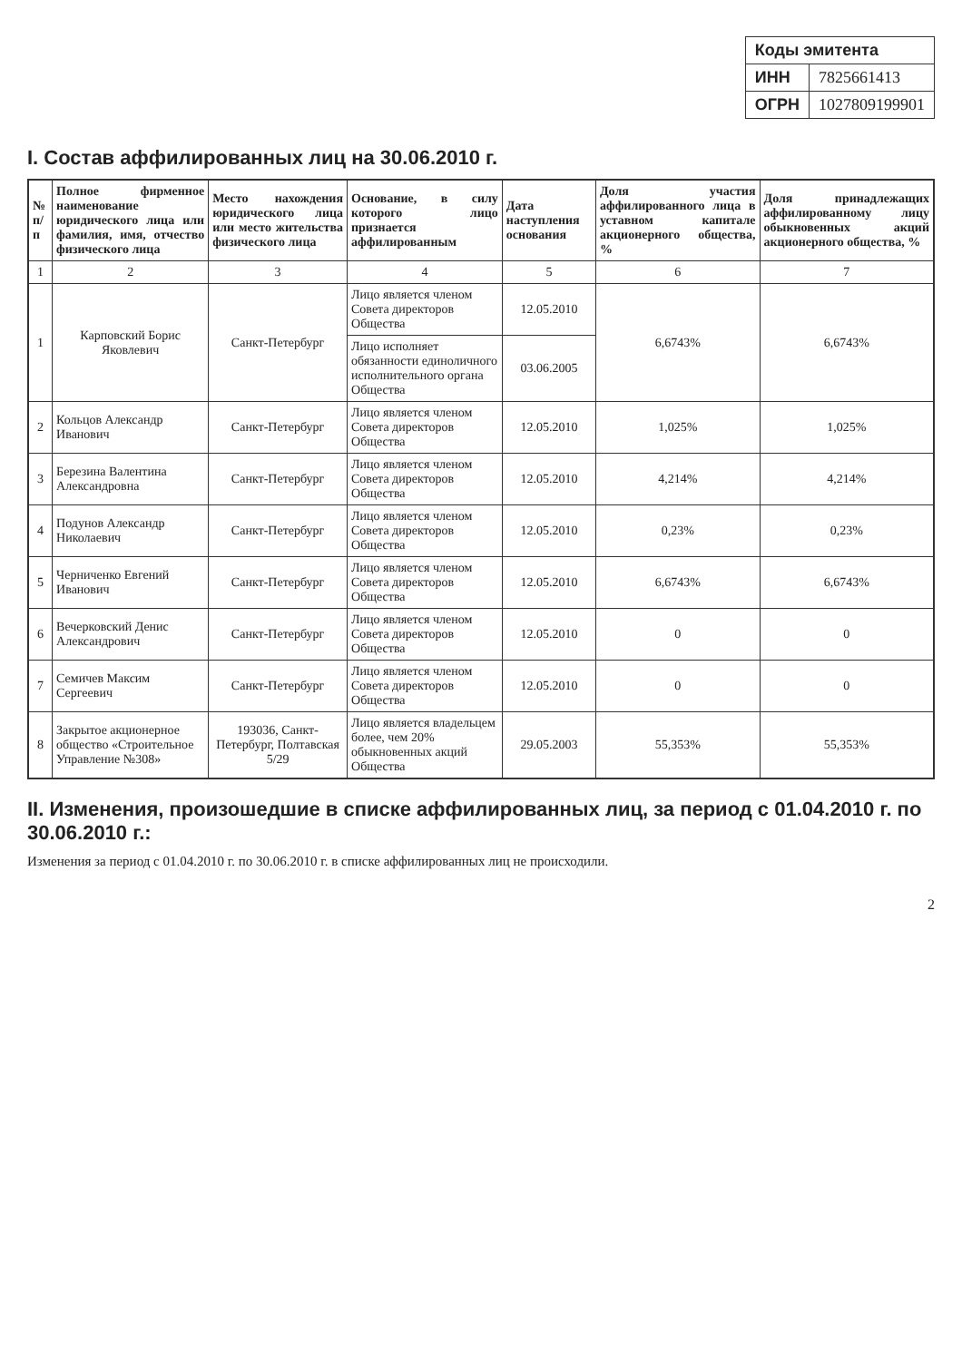| Коды эмитента | |
| --- | --- |
| ИНН | 7825661413 |
| ОГРН | 1027809199901 |
I. Состав аффилированных лиц на 30.06.2010 г.
| № п/п | Полное фирменное наименование юридического лица или фамилия, имя, отчество физического лица | Место нахождения юридического лица или место жительства физического лица | Основание, в силу которого лицо признается аффилированным | Дата наступления основания | Доля участия аффилированного лица в уставном капитале акционерного общества, % | Доля принадлежащих аффилированному лицу обыкновенных акций акционерного общества, % |
| --- | --- | --- | --- | --- | --- | --- |
| 1 | 2 | 3 | 4 | 5 | 6 | 7 |
| 1 | Карповский Борис Яковлевич | Санкт-Петербург | Лицо является членом Совета директоров Общества | 12.05.2010 | 6,6743% | 6,6743% |
| | | | Лицо исполняет обязанности единоличного исполнительного органа Общества | 03.06.2005 | | |
| 2 | Кольцов Александр Иванович | Санкт-Петербург | Лицо является членом Совета директоров Общества | 12.05.2010 | 1,025% | 1,025% |
| 3 | Березина Валентина Александровна | Санкт-Петербург | Лицо является членом Совета директоров Общества | 12.05.2010 | 4,214% | 4,214% |
| 4 | Подунов Александр Николаевич | Санкт-Петербург | Лицо является членом Совета директоров Общества | 12.05.2010 | 0,23% | 0,23% |
| 5 | Черниченко Евгений Иванович | Санкт-Петербург | Лицо является членом Совета директоров Общества | 12.05.2010 | 6,6743% | 6,6743% |
| 6 | Вечерковский Денис Александрович | Санкт-Петербург | Лицо является членом Совета директоров Общества | 12.05.2010 | 0 | 0 |
| 7 | Семичев Максим Сергеевич | Санкт-Петербург | Лицо является членом Совета директоров Общества | 12.05.2010 | 0 | 0 |
| 8 | Закрытое акционерное общество «Строительное Управление №308» | 193036, Санкт-Петербург, Полтавская 5/29 | Лицо является владельцем более, чем 20% обыкновенных акций Общества | 29.05.2003 | 55,353% | 55,353% |
II. Изменения, произошедшие в списке аффилированных лиц, за период с 01.04.2010 г. по 30.06.2010 г.:
Изменения за период с 01.04.2010 г. по 30.06.2010 г. в списке аффилированных лиц не происходили.
2